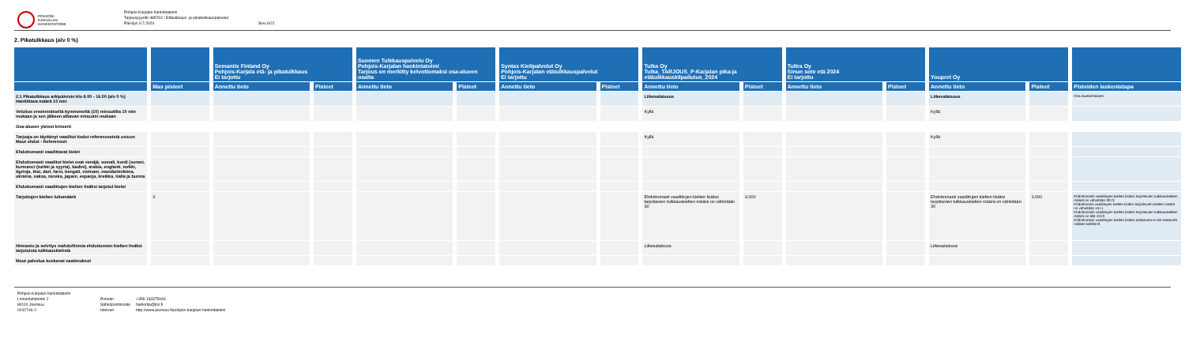POHJOIS-
KARJALAN
HANKINTATOIMI
Pohjois-Karjalan hankintatoimi
Tarjouspyyntö 485762 / Etätulkkaus- ja pikatulkkauspalvelut
Päiväys 9.7.2024
Sivu 6/21
2. Pikatulkkaus (alv 0 %)
| | | Semantix Finland Oy Pohjois-Karjala etä- ja pikatulkkaus Ei tarjottu | | Suomen Tulkkauspalvelu Oy Pohjois-Karjalan hankintatoimi Tarjous on merkitty kelvottomaksi osa-alueen osalta | | Syntax Kielipalvelut Oy Pohjois-Karjalan etätulkkauspalvelut Ei tarjottu | | Tulka Oy Tulka_TARJOUS_P-Karjalan pika-ja etätulkkauskilpailutus_2024 | | Tultra Oy Sinun sote etä 2024 Ei tarjottu | | Youpret Oy | | |
| --- | --- | --- | --- | --- | --- | --- | --- | --- | --- | --- | --- | --- | --- | --- |
| | Max pisteet | Annettu tieto | Pisteet | Annettu tieto | Pisteet | Annettu tieto | Pisteet | Annettu tieto | Pisteet | Annettu tieto | Pisteet | Annettu tieto | Pisteet | Pisteiden laskentatapa |
| 2.1 Pikatulkkaus arkipäivisin klo 8.00 - 16.00 (alv 0 %) Hankittava määrä 10 min | | | | | | | | Liikesalaisuus | | | | Liikesalaisuus | | Osa-aluekohtainen |
| Veloitus ensimmäiseltä kymmeneltä (10) minuutilta 10 min mukaan ja sen jälkeen alkavan minuutin mukaan | | | | | | | | Kyllä | | | | Kyllä | | |
| Osa-alueen yleiset kriteerit | | | | | | | | | | | | | | |
| Tarjoaja on täyttänyt vaaditut tiedot referensseistä osioon Muut ehdot - Referenssit | | | | | | | | Kyllä | | | | Kyllä | | |
| Ehdottomasti vaadittavat kielet | | | | | | | | | | | | | | |
| Ehdottomasti vaaditut kielet ovat venäjä, somali, kurdi (sorani, kurmanci (turkki ja syyria), badini), arabia, englanti, turkki, tigrinja, thai, dari, farsi, bengali, vietnam, mandariinikiina, ukraina, saksa, ranska, japani, espanja, kreikka, italia ja burma | | | | | | | | | | | | | | |
| Ehdottomasti vaadittujen kielten lisäksi tarjotut kielet | | | | | | | | | | | | | | |
| Tarjottujen kielten lukumäärä | 3 | | | | | | | Ehdottomasti vaadittujen kielten lisäksi tarjottavien tulkkauskielten määrä on vähintään 30 | 3,000 | | | Ehdottomasti vaadittujen kielten lisäksi tarjottavien tulkkauskielten määrä on vähintään 30 | 3,000 | Ehdottomasti vaadittujen kielten lisäksi tarjottavien tulkkauskielten määrä on vähintään 30=3 Ehdottomien vaadittujen kielten lisäksi tarjottavien kielten määrä on vähintään 15=1 Ehdottomasti vaadittujen kielten lisäksi tarjottavien tulkkauskielten määrä on alle 15=0 Ehdottomasti vaadittujen kielten lisäksi tulkkausta ei ole saatavilla millään kielillä=0 |
| Hinnasto ja selvitys mahdollisista ehdottomien kielten lisäksi tarjotuista tulkkauskielistä | | | | | | | | Liikesalaisuus | | | | Liikesalaisuus | | |
| Muut palvelua koskevat vaatimukset | | | | | | | | | | | | | | |
Pohjois-Karjalan hankintatoimi
Linnunlahdentie 2
80110 Joensuu
0242746-2
Puhelin
Sähköpostiosoite
Internet
+358 133375046
hankinta@jns.fi
http://www.joensuu.fi/pohjois-karjalan-hankintatoimi